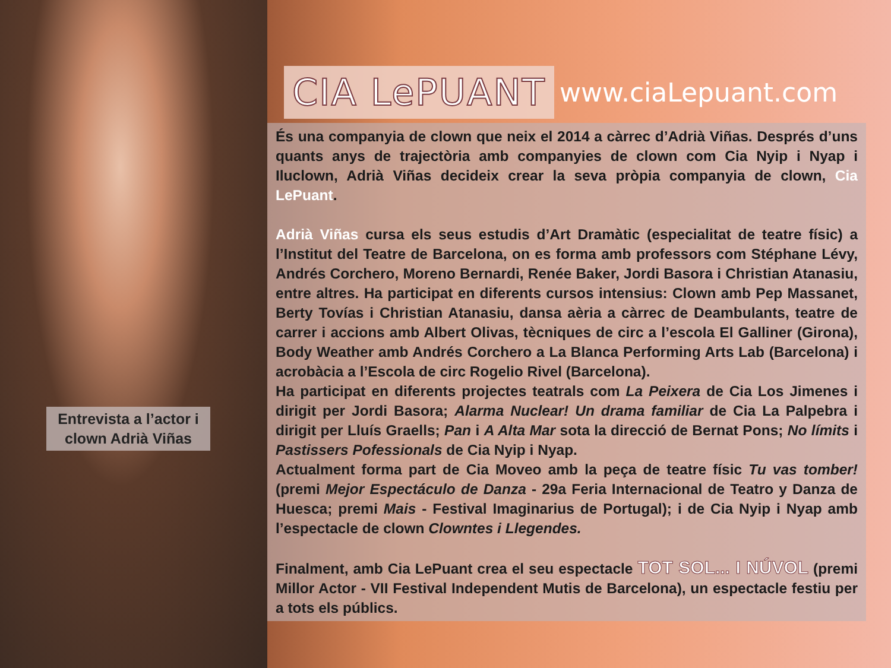Entrevista a l’actor i clown Adrià Viñas
CIA LePUANT
www.ciaLepuant.com
És una companyia de clown que neix el 2014 a càrrec d’Adrià Viñas. Després d’uns quants anys de trajectòria amb companyies de clown com Cia Nyip i Nyap i Iluclown, Adrià Viñas decideix crear la seva pròpia companyia de clown, Cia LePuant.
Adrià Viñas cursa els seus estudis d’Art Dramàtic (especialitat de teatre físic) a l’Institut del Teatre de Barcelona, on es forma amb professors com Stéphane Lévy, Andrés Corchero, Moreno Bernardi, Renée Baker, Jordi Basora i Christian Atanasiu, entre altres. Ha participat en diferents cursos intensius: Clown amb Pep Massanet, Berty Tovías i Christian Atanasiu, dansa aèria a càrrec de Deambulants, teatre de carrer i accions amb Albert Olivas, tècniques de circ a l’escola El Galliner (Girona), Body Weather amb Andrés Corchero a La Blanca Performing Arts Lab (Barcelona) i acrobàcia a l’Escola de circ Rogelio Rivel (Barcelona).
Ha participat en diferents projectes teatrals com La Peixera de Cia Los Jimenes i dirigit per Jordi Basora; Alarma Nuclear! Un drama familiar de Cia La Palpebra i dirigit per Lluís Graells; Pan i A Alta Mar sota la direcció de Bernat Pons; No límits i Pastissers Pofessionals de Cia Nyip i Nyap.
Actualment forma part de Cia Moveo amb la peça de teatre físic Tu vas tomber! (premi Mejor Espectáculo de Danza - 29a Feria Internacional de Teatro y Danza de Huesca; premi Mais - Festival Imaginarius de Portugal); i de Cia Nyip i Nyap amb l’espectacle de clown Clowntes i Llegendes.
Finalment, amb Cia LePuant crea el seu espectacle TOT SOL... I NÚVOL (premi Millor Actor - VII Festival Independent Mutis de Barcelona), un espectacle festiu per a tots els públics.